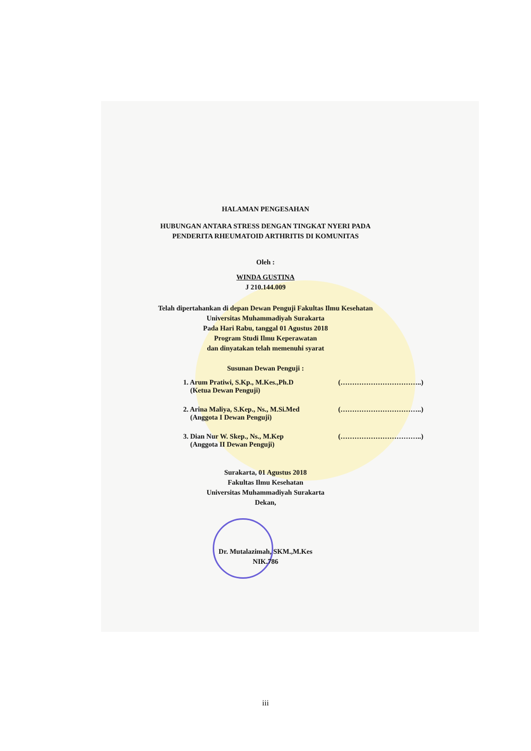HALAMAN PENGESAHAN
HUBUNGAN ANTARA STRESS DENGAN TINGKAT NYERI PADA
PENDERITA RHEUMATOID ARTHRITIS DI KOMUNITAS
Oleh :
WINDA GUSTINA
J 210.144.009
Telah dipertahankan di depan Dewan Penguji Fakultas Ilmu Kesehatan
Universitas Muhammadiyah Surakarta
Pada Hari Rabu, tanggal 01 Agustus 2018
Program Studi Ilmu Keperawatan
dan dinyatakan telah memenuhi syarat
Susunan Dewan Penguji :
1. Arum Pratiwi, S.Kp., M.Kes.,Ph.D
(Ketua Dewan Penguji) (……………………………..)
2. Arina Maliya, S.Kep., Ns., M.Si.Med
(Anggota I Dewan Penguji) (……………………………..)
3. Dian Nur W. Skep., Ns., M.Kep
(Anggota II Dewan Penguji) (……………………………..)
Surakarta, 01 Agustus 2018
Fakultas Ilmu Kesehatan
Universitas Muhammadiyah Surakarta
Dekan,
Dr. Mutalazimah, SKM.,M.Kes
NIK.786
iii